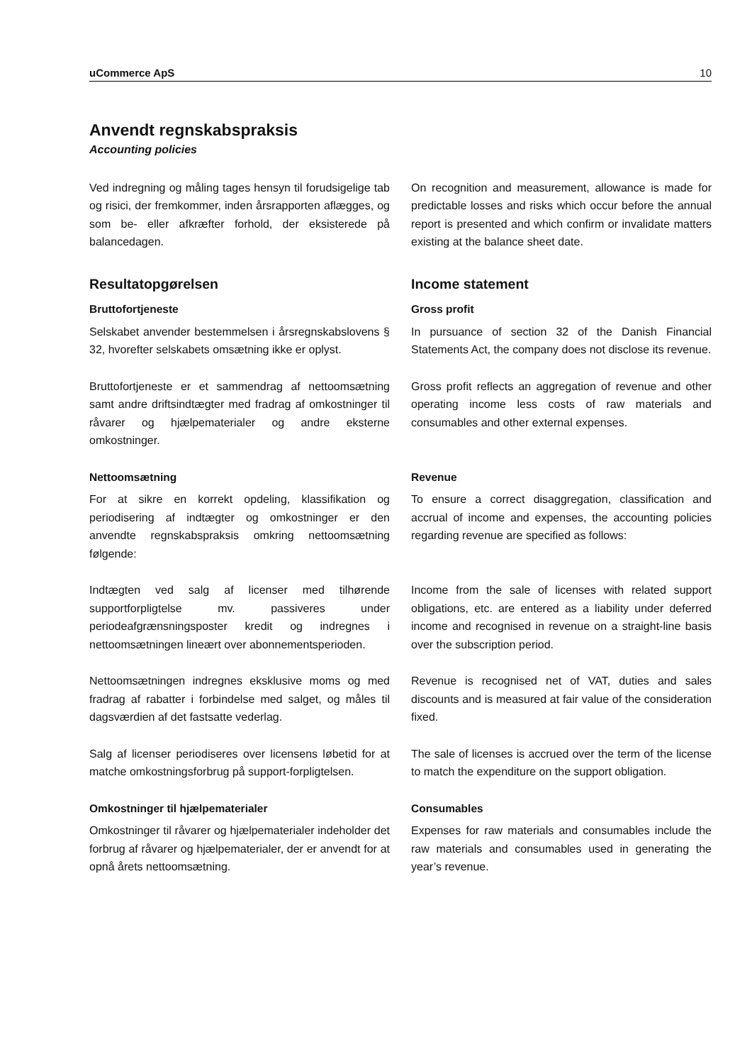uCommerce ApS 10
Anvendt regnskabspraksis
Accounting policies
Ved indregning og måling tages hensyn til forudsigelige tab og risici, der fremkommer, inden årsrapporten aflægges, og som be- eller afkræfter forhold, der eksisterede på balancedagen.
On recognition and measurement, allowance is made for predictable losses and risks which occur before the annual report is presented and which confirm or invalidate matters existing at the balance sheet date.
Resultatopgørelsen
Bruttofortjeneste
Income statement
Gross profit
Selskabet anvender bestemmelsen i årsregnskabslovens § 32, hvorefter selskabets omsætning ikke er oplyst.
In pursuance of section 32 of the Danish Financial Statements Act, the company does not disclose its revenue.
Bruttofortjeneste er et sammendrag af nettoomsætning samt andre driftsindtægter med fradrag af omkostninger til råvarer og hjælpematerialer og andre eksterne omkostninger.
Gross profit reflects an aggregation of revenue and other operating income less costs of raw materials and consumables and other external expenses.
Nettoomsætning
For at sikre en korrekt opdeling, klassifikation og periodisering af indtægter og omkostninger er den anvendte regnskabspraksis omkring nettoomsætning følgende:
Revenue
To ensure a correct disaggregation, classification and accrual of income and expenses, the accounting policies regarding revenue are specified as follows:
Indtægten ved salg af licenser med tilhørende supportforpligtelse mv. passiveres under periodeafgrænsningsposter kredit og indregnes i nettoomsætningen lineært over abonnementsperioden.
Income from the sale of licenses with related support obligations, etc. are entered as a liability under deferred income and recognised in revenue on a straight-line basis over the subscription period.
Nettoomsætningen indregnes eksklusive moms og med fradrag af rabatter i forbindelse med salget, og måles til dagsværdien af det fastsatte vederlag.
Revenue is recognised net of VAT, duties and sales discounts and is measured at fair value of the consideration fixed.
Salg af licenser periodiseres over licensens løbetid for at matche omkostningsforbrug på support-forpligtelsen.
The sale of licenses is accrued over the term of the license to match the expenditure on the support obligation.
Omkostninger til hjælpematerialer
Omkostninger til råvarer og hjælpematerialer indeholder det forbrug af råvarer og hjælpematerialer, der er anvendt for at opnå årets nettoomsætning.
Consumables
Expenses for raw materials and consumables include the raw materials and consumables used in generating the year’s revenue.